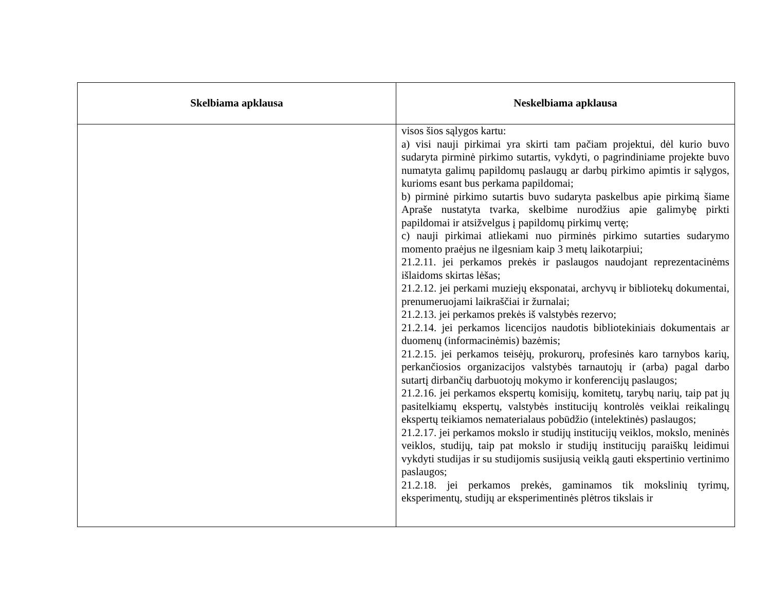| Skelbiama apklausa | Neskelbiama apklausa |
| --- | --- |
| | visos šios sąlygos kartu: a) visi nauji pirkimai yra skirti tam pačiam projektui, dėl kurio buvo sudaryta pirminė pirkimo sutartis, vykdyti, o pagrindiniame projekte buvo numatyta galimų papildomų paslaugų ar darbų pirkimo apimtis ir sąlygos, kurioms esant bus perkama papildomai; b) pirminė pirkimo sutartis buvo sudaryta paskelbus apie pirkimą šiame Apraše nustatyta tvarka, skelbime nurodžius apie galimybę pirkti papildomai ir atsižvelgus į papildomų pirkimų vertę; c) nauji pirkimai atliekami nuo pirminės pirkimo sutarties sudarymo momento praėjus ne ilgesniam kaip 3 metų laikotarpiui; 21.2.11. jei perkamos prekės ir paslaugos naudojant reprezentacinėms išlaidoms skirtas lėšas; 21.2.12. jei perkami muziejų eksponatai, archyvų ir bibliotekų dokumentai, prenumeruojami laikraščiai ir žurnalai; 21.2.13. jei perkamos prekės iš valstybės rezervo; 21.2.14. jei perkamos licencijos naudotis bibliotekiniais dokumentais ar duomenų (informacinėmis) bazėmis; 21.2.15. jei perkamos teisėjų, prokurorų, profesinės karo tarnybos karių, perkančiosios organizacijos valstybės tarnautojų ir (arba) pagal darbo sutartį dirbančių darbuotojų mokymo ir konferencijų paslaugos; 21.2.16. jei perkamos ekspertų komisijų, komitetų, tarybų narių, taip pat jų pasitelkiamų ekspertų, valstybės institucijų kontrolės veiklai reikalingų ekspertų teikiamos nematerialaus pobūdžio (intelektinės) paslaugos; 21.2.17. jei perkamos mokslo ir studijų institucijų veiklos, mokslo, meninės veiklos, studijų, taip pat mokslo ir studijų institucijų paraiškų leidimui vykdyti studijas ir su studijomis susijusią veiklą gauti ekspertinio vertinimo paslaugos; 21.2.18. jei perkamos prekės, gaminamos tik mokslinių tyrimų, eksperimentų, studijų ar eksperimentinės plėtros tikslais ir |